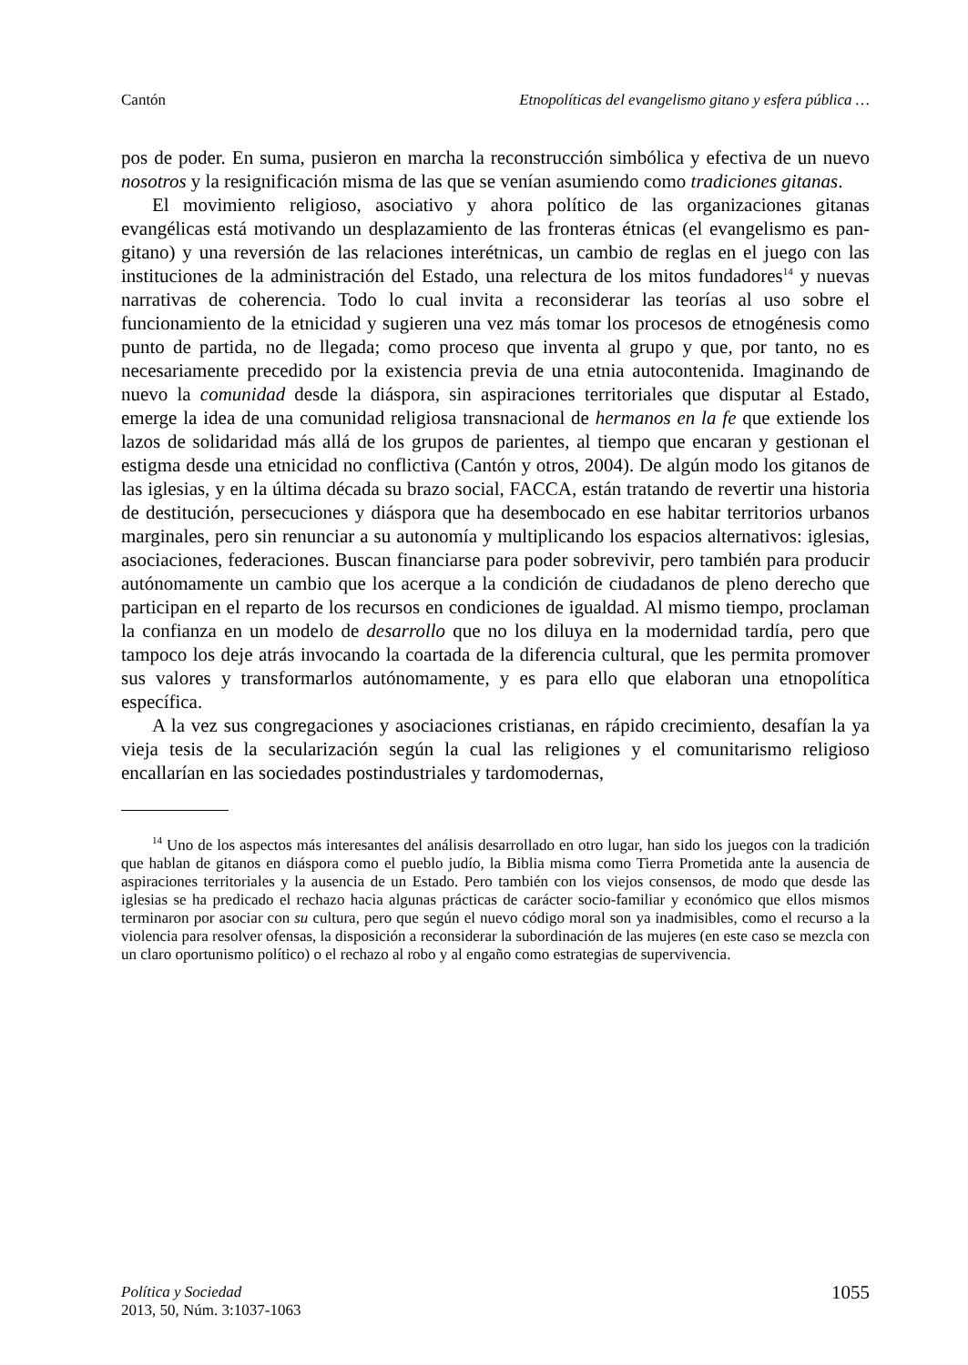Cantón Etnopolíticas del evangelismo gitano y esfera pública …
pos de poder. En suma, pusieron en marcha la reconstrucción simbólica y efectiva de un nuevo nosotros y la resignificación misma de las que se venían asumiendo como tradiciones gitanas.
El movimiento religioso, asociativo y ahora político de las organizaciones gitanas evangélicas está motivando un desplazamiento de las fronteras étnicas (el evangelismo es pan-gitano) y una reversión de las relaciones interétnicas, un cambio de reglas en el juego con las instituciones de la administración del Estado, una relectura de los mitos fundadores<sup>14</sup> y nuevas narrativas de coherencia. Todo lo cual invita a reconsiderar las teorías al uso sobre el funcionamiento de la etnicidad y sugieren una vez más tomar los procesos de etnogénesis como punto de partida, no de llegada; como proceso que inventa al grupo y que, por tanto, no es necesariamente precedido por la existencia previa de una etnia autocontenida. Imaginando de nuevo la comunidad desde la diáspora, sin aspiraciones territoriales que disputar al Estado, emerge la idea de una comunidad religiosa transnacional de hermanos en la fe que extiende los lazos de solidaridad más allá de los grupos de parientes, al tiempo que encaran y gestionan el estigma desde una etnicidad no conflictiva (Cantón y otros, 2004). De algún modo los gitanos de las iglesias, y en la última década su brazo social, FACCA, están tratando de revertir una historia de destitución, persecuciones y diáspora que ha desembocado en ese habitar territorios urbanos marginales, pero sin renunciar a su autonomía y multiplicando los espacios alternativos: iglesias, asociaciones, federaciones. Buscan financiarse para poder sobrevivir, pero también para producir autónomamente un cambio que los acerque a la condición de ciudadanos de pleno derecho que participan en el reparto de los recursos en condiciones de igualdad. Al mismo tiempo, proclaman la confianza en un modelo de desarrollo que no los diluya en la modernidad tardía, pero que tampoco los deje atrás invocando la coartada de la diferencia cultural, que les permita promover sus valores y transformarlos autónomamente, y es para ello que elaboran una etnopolítica específica.
A la vez sus congregaciones y asociaciones cristianas, en rápido crecimiento, desafían la ya vieja tesis de la secularización según la cual las religiones y el comunitarismo religioso encallarían en las sociedades postindustriales y tardomodernas,
<sup>14</sup> Uno de los aspectos más interesantes del análisis desarrollado en otro lugar, han sido los juegos con la tradición que hablan de gitanos en diáspora como el pueblo judío, la Biblia misma como Tierra Prometida ante la ausencia de aspiraciones territoriales y la ausencia de un Estado. Pero también con los viejos consensos, de modo que desde las iglesias se ha predicado el rechazo hacia algunas prácticas de carácter socio-familiar y económico que ellos mismos terminaron por asociar con su cultura, pero que según el nuevo código moral son ya inadmisibles, como el recurso a la violencia para resolver ofensas, la disposición a reconsiderar la subordinación de las mujeres (en este caso se mezcla con un claro oportunismo político) o el rechazo al robo y al engaño como estrategias de supervivencia.
Política y Sociedad
2013, 50, Núm. 3:1037-1063
1055